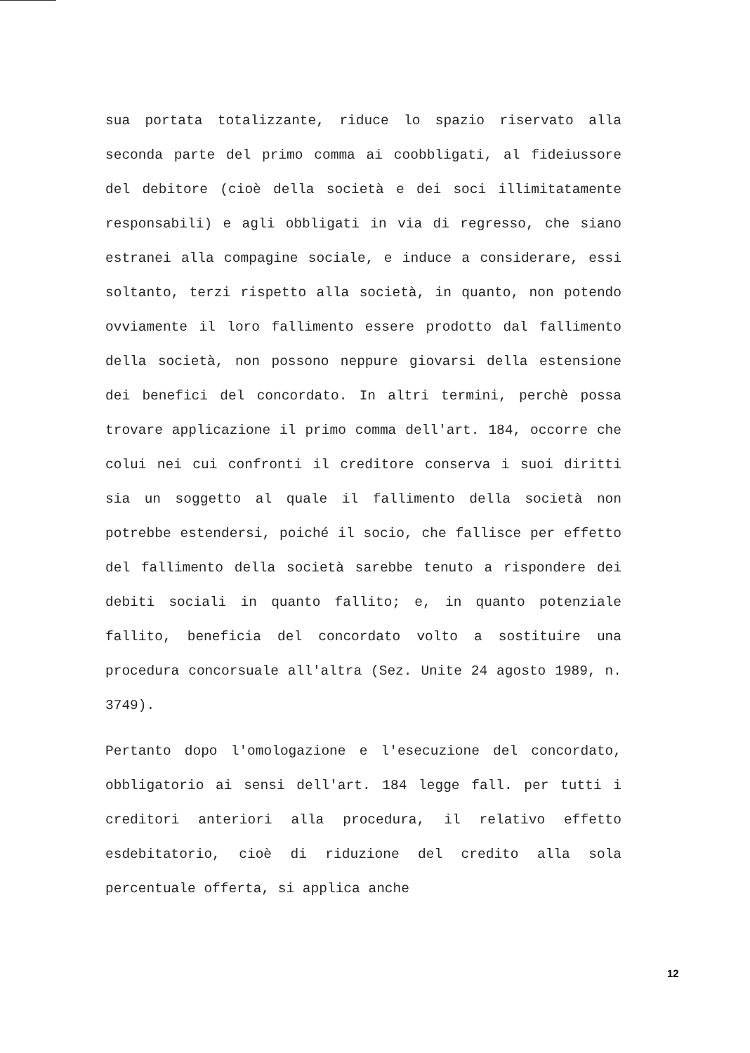sua portata totalizzante, riduce lo spazio riservato alla seconda parte del primo comma ai coobbligati, al fideiussore del debitore (cioè della società e dei soci illimitatamente responsabili) e agli obbligati in via di regresso, che siano estranei alla compagine sociale, e induce a considerare, essi soltanto, terzi rispetto alla società, in quanto, non potendo ovviamente il loro fallimento essere prodotto dal fallimento della società, non possono neppure giovarsi della estensione dei benefici del concordato. In altri termini, perchè possa trovare applicazione il primo comma dell'art. 184, occorre che colui nei cui confronti il creditore conserva i suoi diritti sia un soggetto al quale il fallimento della società non potrebbe estendersi, poiché il socio, che fallisce per effetto del fallimento della società sarebbe tenuto a rispondere dei debiti sociali in quanto fallito; e, in quanto potenziale fallito, beneficia del concordato volto a sostituire una procedura concorsuale all'altra (Sez. Unite 24 agosto 1989, n. 3749).
Pertanto dopo l'omologazione e l'esecuzione del concordato, obbligatorio ai sensi dell'art. 184 legge fall. per tutti i creditori anteriori alla procedura, il relativo effetto esdebitatorio, cioè di riduzione del credito alla sola percentuale offerta, si applica anche
12